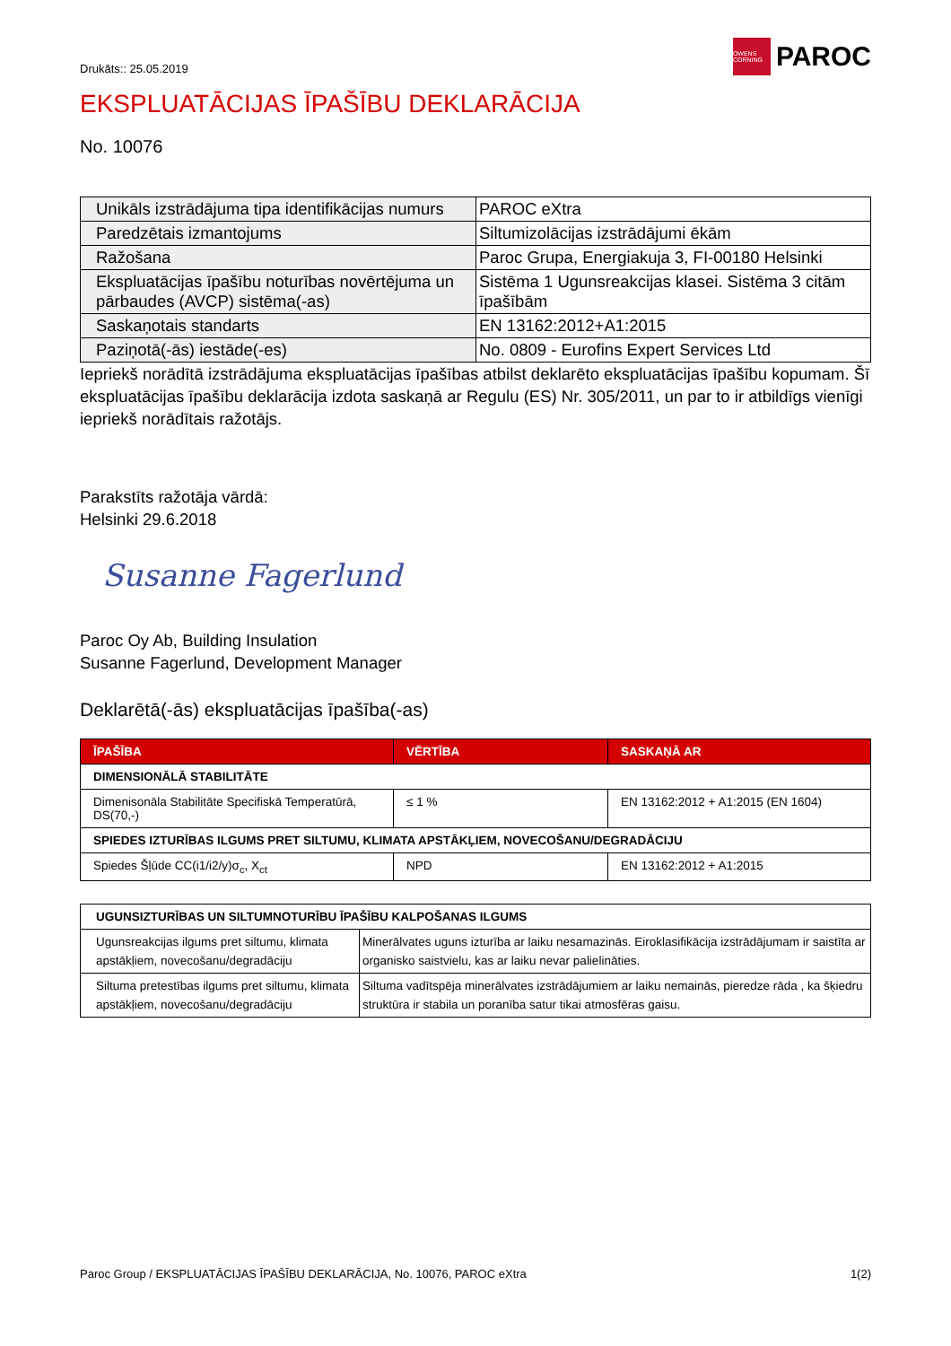Drukāts:: 25.05.2019
OWENS CORNING
PAROC
EKSPLUATĀCIJAS ĪPAŠĪBU DEKLARĀCIJA
No. 10076
| Unikāls izstrādājuma tipa identifikācijas numurs | PAROC eXtra |
| Paredzētais izmantojums | Siltumizolācijas izstrādājumi ēkām |
| Ražošana | Paroc Grupa, Energiakuja 3, FI-00180 Helsinki |
| Ekspluatācijas īpašību noturības novērtējuma un pārbaudes (AVCP) sistēma(-as) | Sistēma 1 Ugunsreakcijas klasei. Sistēma 3 citām īpašībām |
| Saskaņotais standarts | EN 13162:2012+A1:2015 |
| Paziņotā(-ās) iestāde(-es) | No. 0809 - Eurofins Expert Services Ltd |
Iepriekš norādītā izstrādājuma ekspluatācijas īpašības atbilst deklarēto ekspluatācijas īpašību kopumam. Šī ekspluatācijas īpašību deklarācija izdota saskaņā ar Regulu (ES) Nr. 305/2011, un par to ir atbildīgs vienīgi iepriekš norādītais ražotājs.
Parakstīts ražotāja vārdā:
Helsinki 29.6.2018
Susanne Fagerlund
Paroc Oy Ab, Building Insulation
Susanne Fagerlund, Development Manager
Deklarētā(-ās) ekspluatācijas īpašība(-as)
| ĪPAŠĪBA | VĒRTĪBA | SASKAŅĀ AR |
| --- | --- | --- |
| DIMENSIONĀLĀ STABILITĀTE | | |
| Dimenisonāla Stabilitāte Specifiskā Temperatūrā, DS(70,-) | ≤ 1 % | EN 13162:2012 + A1:2015 (EN 1604) |
| SPIEDES IZTURĪBAS ILGUMS PRET SILTUMU, KLIMATA APSTĀKĻIEM, NOVECOŠANU/DEGRADĀCIJU | | |
| Spiedes Šļūde CC(i1/i2/y)σ<sub>c</sub>, X<sub>ct</sub> | NPD | EN 13162:2012 + A1:2015 |
| UGUNSIZTURĪBAS UN SILTUMNOTURĪBU ĪPAŠĪBU KALPOŠANAS ILGUMS | |
| Ugunsreakcijas ilgums pret siltumu, klimata apstākļiem, novecošanu/degradāciju | Minerālvates uguns izturība ar laiku nesamazinās. Eiroklasifikācija izstrādājumam ir saistīta ar organisko saistvielu, kas ar laiku nevar palielināties. |
| Siltuma pretestības ilgums pret siltumu, klimata apstākļiem, novecošanu/degradāciju | Siltuma vadītspēja minerālvates izstrādājumiem ar laiku nemainās, pieredze rāda , ka šķiedru struktūra ir stabila un poranība satur tikai atmosfēras gaisu. |
Paroc Group / EKSPLUATĀCIJAS ĪPAŠĪBU DEKLARĀCIJA, No. 10076, PAROC eXtra 1(2)